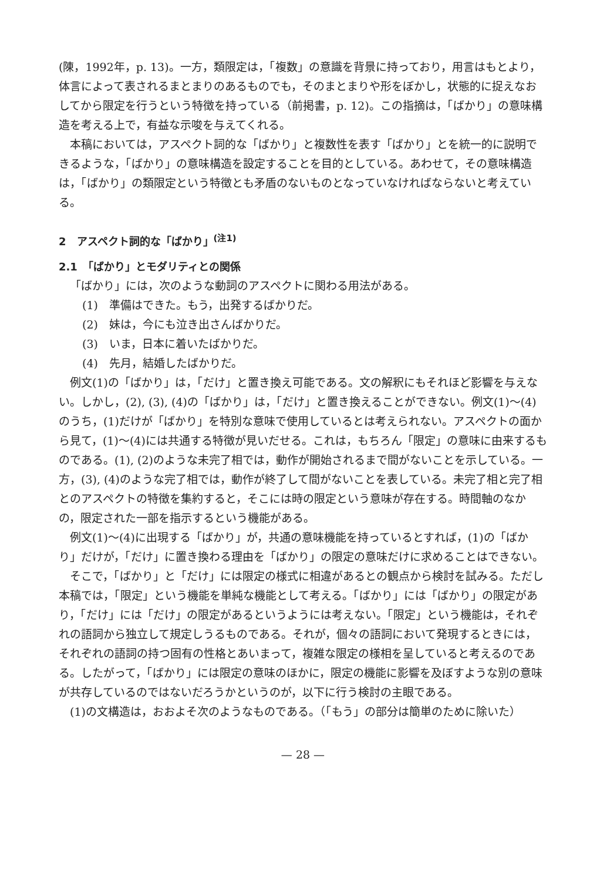(陳，1992年，p. 13)。一方，類限定は，「複数」の意識を背景に持っており，用言はもとより，体言によって表されるまとまりのあるものでも，そのまとまりや形をぼかし，状態的に捉えなおしてから限定を行うという特徴を持っている（前掲書，p. 12)。この指摘は，「ばかり」の意味構造を考える上で，有益な示唆を与えてくれる。
本稿においては，アスペクト詞的な「ばかり」と複数性を表す「ばかり」とを統一的に説明できるような，「ばかり」の意味構造を設定することを目的としている。あわせて，その意味構造は，「ばかり」の類限定という特徴とも矛盾のないものとなっていなければならないと考えている。
2　アスペクト詞的な「ばかり」<sup>(注1)</sup>
2.1　「ばかり」とモダリティとの関係
「ばかり」には，次のような動詞のアスペクトに関わる用法がある。
(1)　準備はできた。もう，出発するばかりだ。
(2)　妹は，今にも泣き出さんばかりだ。
(3)　いま，日本に着いたばかりだ。
(4)　先月，結婚したばかりだ。
例文(1)の「ばかり」は，「だけ」と置き換え可能である。文の解釈にもそれほど影響を与えない。しかし，(2), (3), (4)の「ばかり」は，「だけ」と置き換えることができない。例文(1)〜(4)のうち，(1)だけが「ばかり」を特別な意味で使用しているとは考えられない。アスペクトの面から見て，(1)〜(4)には共通する特徴が見いだせる。これは，もちろん「限定」の意味に由来するものである。(1), (2)のような未完了相では，動作が開始されるまで間がないことを示している。一方，(3), (4)のような完了相では，動作が終了して間がないことを表している。未完了相と完了相とのアスペクトの特徴を集約すると，そこには時の限定という意味が存在する。時間軸のなかの，限定された一部を指示するという機能がある。
例文(1)〜(4)に出現する「ばかり」が，共通の意味機能を持っているとすれば，(1)の「ばかり」だけが，「だけ」に置き換わる理由を「ばかり」の限定の意味だけに求めることはできない。
そこで，「ばかり」と「だけ」には限定の様式に相違があるとの観点から検討を試みる。ただし本稿では，「限定」という機能を単純な機能として考える。「ばかり」には「ばかり」の限定があり，「だけ」には「だけ」の限定があるというようには考えない。「限定」という機能は，それぞれの語詞から独立して規定しうるものである。それが，個々の語詞において発現するときには，それぞれの語詞の持つ固有の性格とあいまって，複雑な限定の様相を呈していると考えるのである。したがって，「ばかり」には限定の意味のほかに，限定の機能に影響を及ぼすような別の意味が共存しているのではないだろうかというのが，以下に行う検討の主眼である。
(1)の文構造は，おおよそ次のようなものである。（「もう」の部分は簡単のために除いた）
— 28 —